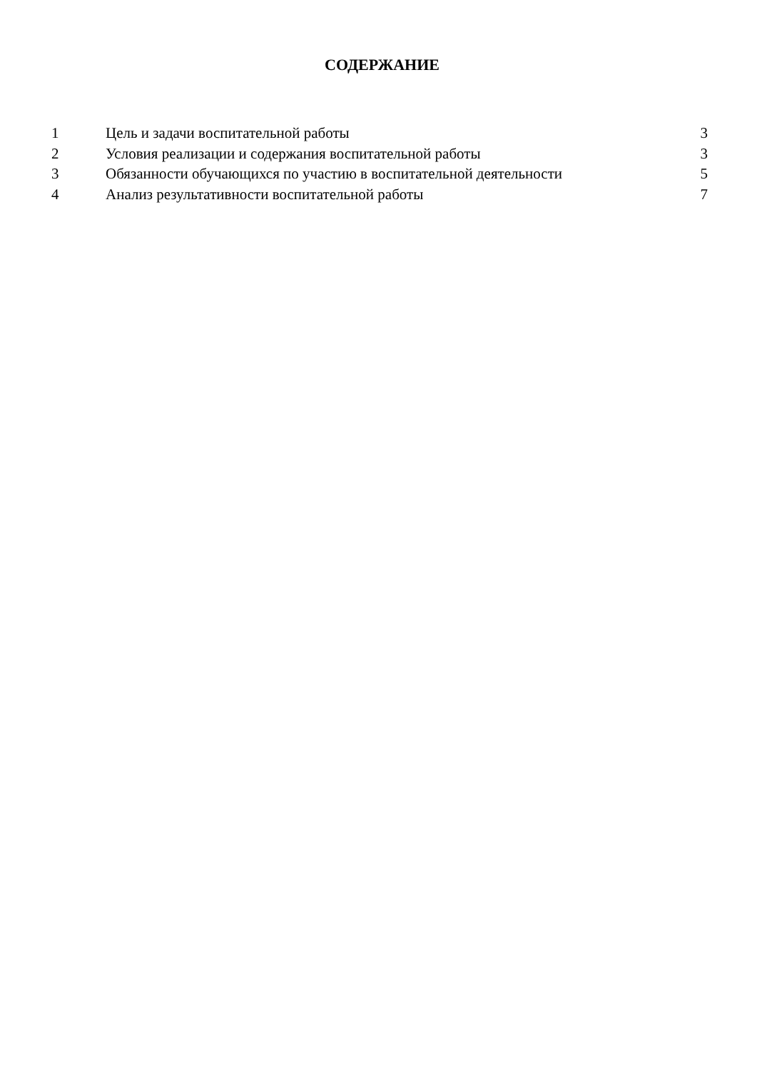СОДЕРЖАНИЕ
| 1 | Цель и задачи воспитательной работы | 3 |
| 2 | Условия реализации и содержания воспитательной работы | 3 |
| 3 | Обязанности обучающихся по участию в воспитательной деятельности | 5 |
| 4 | Анализ результативности воспитательной работы | 7 |